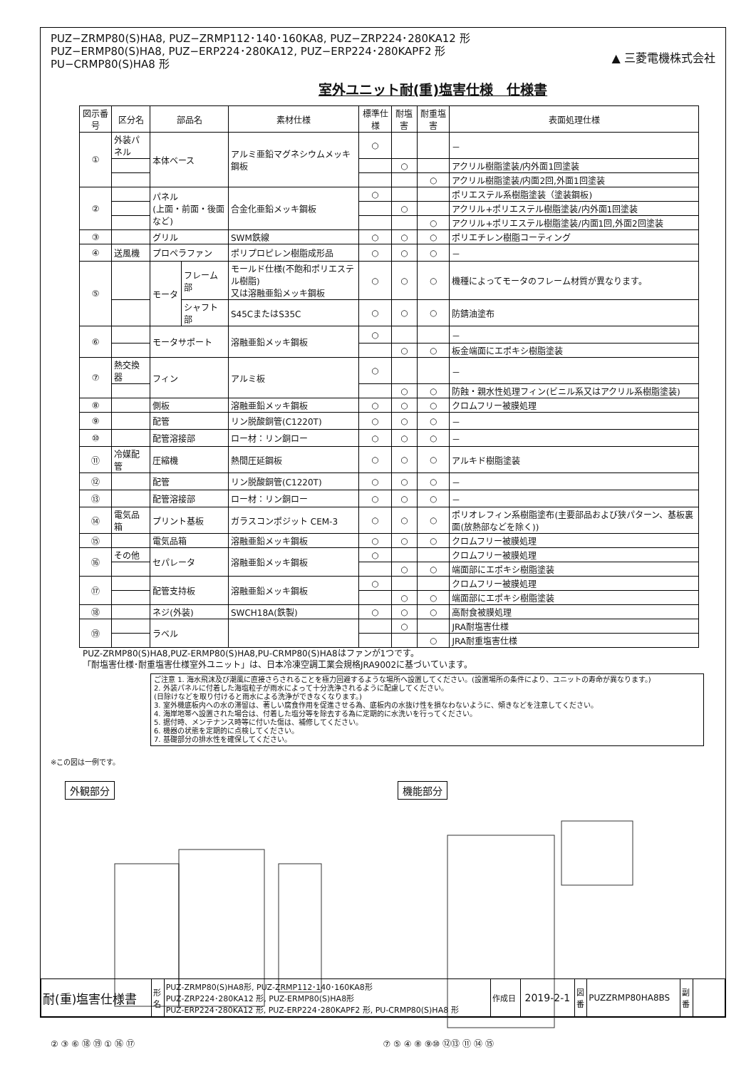PUZ−ZRMP80(S)HA8, PUZ−ZRMP112･140･160KA8, PUZ−ZRP224･280KA12 形
PUZ−ERMP80(S)HA8, PUZ−ERP224･280KA12, PUZ−ERP224･280KAPF2 形
PU−CRMP80(S)HA8 形
▲ 三菱電機株式会社
室外ユニット耐(重)塩害仕様　仕様書
| 図示番号 | 区分名 | 部品名 | | 素材仕様 | 標準仕様 | 耐塩害 | 耐重塩害 | 表面処理仕様 |
| --- | --- | --- | --- | --- | --- | --- | --- | --- |
| ① | 外装パネル | 本体ベース | | アルミ亜鉛マグネシウムメッキ鋼板 | ○ | | | － |
| | | | | | | ○ | | アクリル樹脂塗装/内外面1回塗装 |
| | | | | | | | ○ | アクリル樹脂塗装/内面2回,外面1回塗装 |
| ② | | パネル (上面・前面・後面など) | | 合金化亜鉛メッキ鋼板 | ○ | | | ポリエステル系樹脂塗装（塗装鋼板) |
| | | | | | | ○ | | アクリル+ポリエステル樹脂塗装/内外面1回塗装 |
| | | | | | | | ○ | アクリル+ポリエステル樹脂塗装/内面1回,外面2回塗装 |
| ③ | | グリル | | SWM鉄線 | ○ | ○ | ○ | ポリエチレン樹脂コーティング |
| ④ | 送風機 | プロペラファン | | ポリプロピレン樹脂成形品 | ○ | ○ | ○ | － |
| ⑤ | | モータ | フレーム部 | モールド仕様(不飽和ポリエステル樹脂) 又は溶融亜鉛メッキ鋼板 | ○ | ○ | ○ | 機種によってモータのフレーム材質が異なります。 |
| | | | シャフト部 | S45CまたはS35C | ○ | ○ | ○ | 防錆油塗布 |
| ⑥ | | モータサポート | | 溶融亜鉛メッキ鋼板 | ○ | | | － |
| | | | | | | ○ | ○ | 板金端面にエポキシ樹脂塗装 |
| ⑦ | 熱交換器 | フィン | | アルミ板 | ○ | | | － |
| | | | | | | ○ | ○ | 防蝕・親水性処理フィン(ビニル系又はアクリル系樹脂塗装) |
| ⑧ | | 側板 | | 溶融亜鉛メッキ鋼板 | ○ | ○ | ○ | クロムフリー被膜処理 |
| ⑨ | | 配管 | | リン脱酸銅管(C1220T) | ○ | ○ | ○ | － |
| ⑩ | | 配管溶接部 | | ロー材：リン銅ロー | ○ | ○ | ○ | － |
| ⑪ | 冷媒配管 | 圧縮機 | | 熱間圧延鋼板 | ○ | ○ | ○ | アルキド樹脂塗装 |
| ⑫ | | 配管 | | リン脱酸銅管(C1220T) | ○ | ○ | ○ | － |
| ⑬ | | 配管溶接部 | | ロー材：リン銅ロー | ○ | ○ | ○ | － |
| ⑭ | 電気品箱 | プリント基板 | | ガラスコンポジット CEM-3 | ○ | ○ | ○ | ポリオレフィン系樹脂塗布(主要部品および狭パターン、基板裏面(放熱部などを除く)) |
| ⑮ | | 電気品箱 | | 溶融亜鉛メッキ鋼板 | ○ | ○ | ○ | クロムフリー被膜処理 |
| ⑯ | その他 | セパレータ | | 溶融亜鉛メッキ鋼板 | ○ | | | クロムフリー被膜処理 |
| | | | | | | ○ | ○ | 端面部にエポキシ樹脂塗装 |
| ⑰ | | 配管支持板 | | 溶融亜鉛メッキ鋼板 | ○ | | | クロムフリー被膜処理 |
| | | | | | | ○ | ○ | 端面部にエポキシ樹脂塗装 |
| ⑱ | | ネジ(外装) | | SWCH18A(鉄製) | ○ | ○ | ○ | 高耐食被膜処理 |
| ⑲ | | ラベル | | | | ○ | | JRA耐塩害仕様 |
| | | | | | | | ○ | JRA耐重塩害仕様 |
PUZ-ZRMP80(S)HA8,PUZ-ERMP80(S)HA8,PU-CRMP80(S)HA8はファンが1つです。
「耐塩害仕様･耐重塩害仕様室外ユニット」は、日本冷凍空調工業会規格JRA9002に基づいています。
ご注意 1. 海水飛沫及び潮風に直接さらされることを極力回避するような場所へ設置してください。(設置場所の条件により、ユニットの寿命が異なります。)
2. 外装パネルに付着した海塩粒子が雨水によって十分洗浄されるように配慮してください。
(日除けなどを取り付けると雨水による洗浄ができなくなります。)
3. 室外機底板内への水の滞留は、著しい腐食作用を促進させる為、底板内の水抜け性を損なわないように、傾きなどを注意してください。
4. 海岸地帯へ設置された場合は、付着した塩分等を除去する為に定期的に水洗いを行ってください。
5. 据付時、メンテナンス時等に付いた傷は、補修してください。
6. 機器の状態を定期的に点検してください。
7. 基礎部分の排水性を確保してください。
※この図は一例です。
外観部分
② ③ ⑥ ⑱ ⑲ ① ⑯ ⑰
機能部分
⑦ ⑤ ④ ⑧ ⑨⑩ ⑫⑬ ⑪ ⑭ ⑮
| 耐(重)塩害仕様書 | 形 名 | PUZ-ZRMP80(S)HA8形, PUZ-ZRMP112･140･160KA8形 PUZ-ZRP224･280KA12 形, PUZ-ERMP80(S)HA8形 PUZ-ERP224･280KA12 形, PUZ-ERP224･280KAPF2 形, PU-CRMP80(S)HA8 形 | 作成日 | 2019-2-1 | 図 番 | PUZZRMP80HA8BS | 副 番 | |